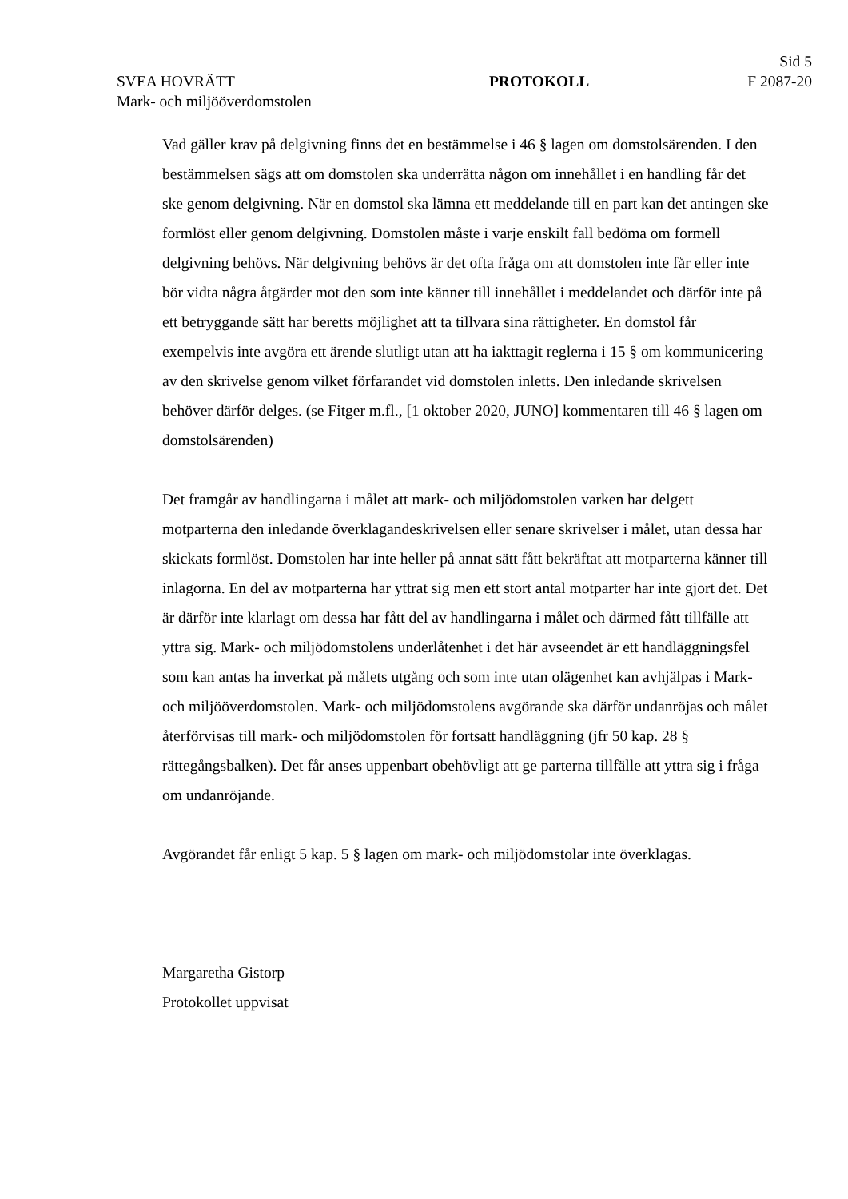Sid 5
SVEA HOVRÄTT PROTOKOLL F 2087-20
Mark- och miljööverdomstolen
Vad gäller krav på delgivning finns det en bestämmelse i 46 § lagen om domstolsärenden. I den bestämmelsen sägs att om domstolen ska underrätta någon om innehållet i en handling får det ske genom delgivning. När en domstol ska lämna ett meddelande till en part kan det antingen ske formlöst eller genom delgivning. Domstolen måste i varje enskilt fall bedöma om formell delgivning behövs. När delgivning behövs är det ofta fråga om att domstolen inte får eller inte bör vidta några åtgärder mot den som inte känner till innehållet i meddelandet och därför inte på ett betryggande sätt har beretts möjlighet att ta tillvara sina rättigheter. En domstol får exempelvis inte avgöra ett ärende slutligt utan att ha iakttagit reglerna i 15 § om kommunicering av den skrivelse genom vilket förfarandet vid domstolen inletts. Den inledande skrivelsen behöver därför delges. (se Fitger m.fl., [1 oktober 2020, JUNO] kommentaren till 46 § lagen om domstolsärenden)
Det framgår av handlingarna i målet att mark- och miljödomstolen varken har delgett motparterna den inledande överklagandeskrivelsen eller senare skrivelser i målet, utan dessa har skickats formlöst. Domstolen har inte heller på annat sätt fått bekräftat att motparterna känner till inlagorna. En del av motparterna har yttrat sig men ett stort antal motparter har inte gjort det. Det är därför inte klarlagt om dessa har fått del av handlingarna i målet och därmed fått tillfälle att yttra sig. Mark- och miljödomstolens underlåtenhet i det här avseendet är ett handläggningsfel som kan antas ha inverkat på målets utgång och som inte utan olägenhet kan avhjälpas i Mark- och miljööverdomstolen. Mark- och miljödomstolens avgörande ska därför undanröjas och målet återförvisas till mark- och miljödomstolen för fortsatt handläggning (jfr 50 kap. 28 § rättegångsbalken). Det får anses uppenbart obehövligt att ge parterna tillfälle att yttra sig i fråga om undanröjande.
Avgörandet får enligt 5 kap. 5 § lagen om mark- och miljödomstolar inte överklagas.
Margaretha Gistorp
Protokollet uppvisat